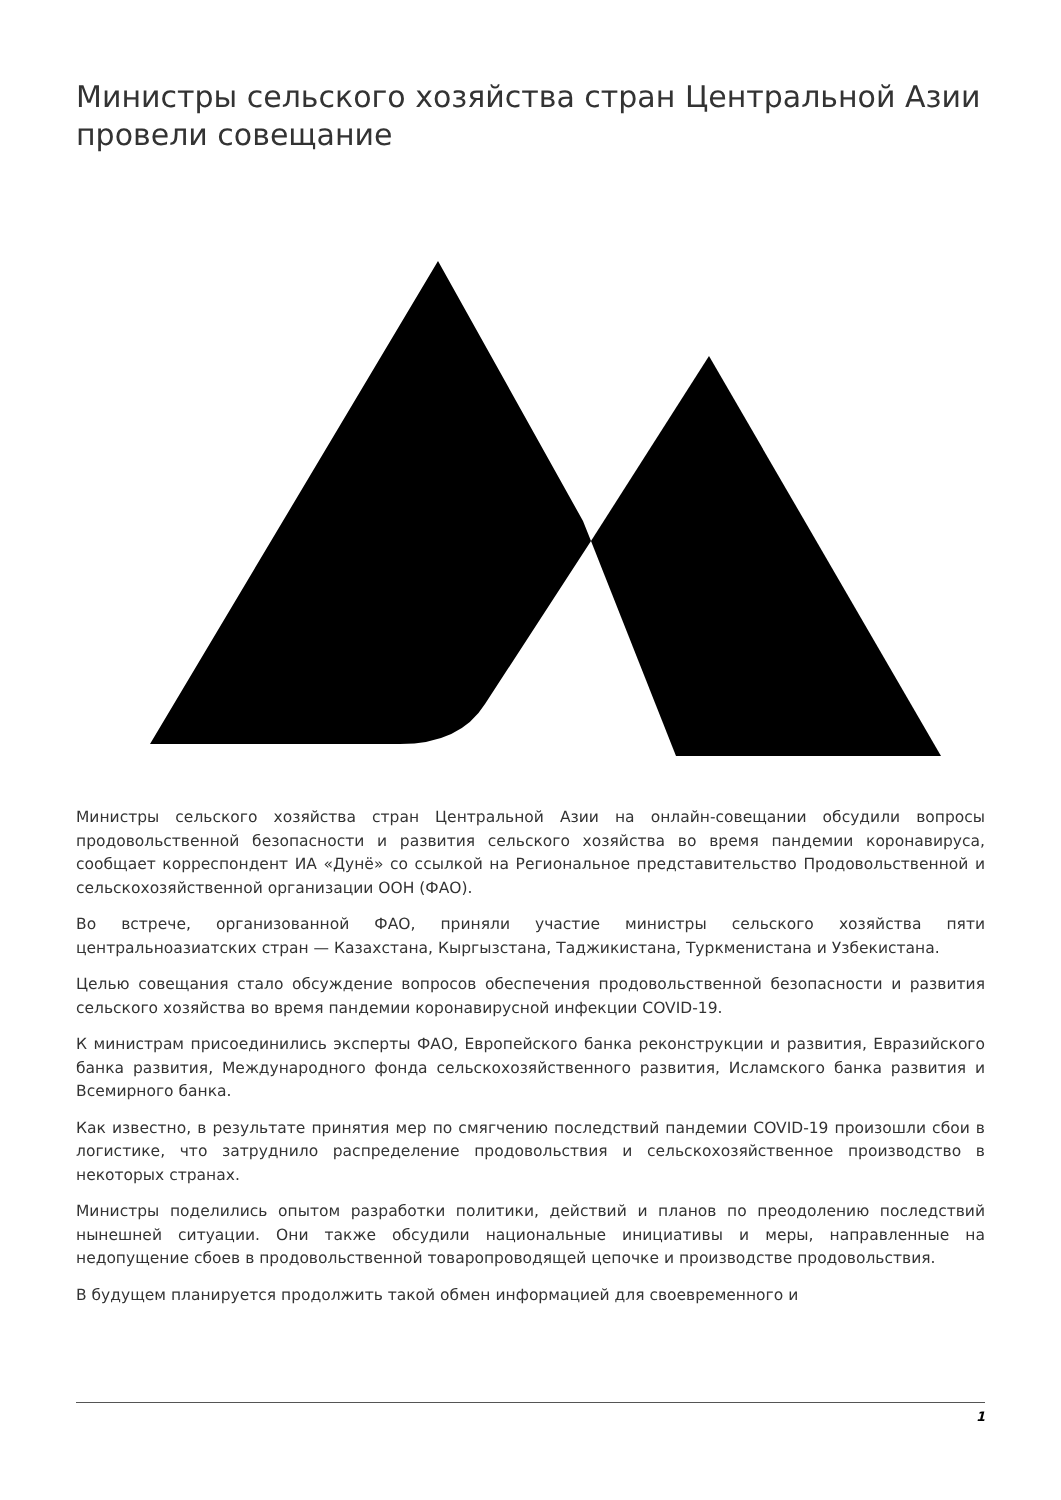Министры сельского хозяйства стран Центральной Азии провели совещание
Министры сельского хозяйства стран Центральной Азии на онлайн-совещании обсудили вопросы продовольственной безопасности и развития сельского хозяйства во время пандемии коронавируса, сообщает корреспондент ИА «Дунё» со ссылкой на Региональное представительство Продовольственной и сельскохозяйственной организации ООН (ФАО).
Во встрече, организованной ФАО, приняли участие министры сельского хозяйства пяти центральноазиатских стран — Казахстана, Кыргызстана, Таджикистана, Туркменистана и Узбекистана.
Целью совещания стало обсуждение вопросов обеспечения продовольственной безопасности и развития сельского хозяйства во время пандемии коронавирусной инфекции COVID-19.
К министрам присоединились эксперты ФАО, Европейского банка реконструкции и развития, Евразийского банка развития, Международного фонда сельскохозяйственного развития, Исламского банка развития и Всемирного банка.
Как известно, в результате принятия мер по смягчению последствий пандемии COVID-19 произошли сбои в логистике, что затруднило распределение продовольствия и сельскохозяйственное производство в некоторых странах.
Министры поделились опытом разработки политики, действий и планов по преодолению последствий нынешней ситуации. Они также обсудили национальные инициативы и меры, направленные на недопущение сбоев в продовольственной товаропроводящей цепочке и производстве продовольствия.
В будущем планируется продолжить такой обмен информацией для своевременного и
1